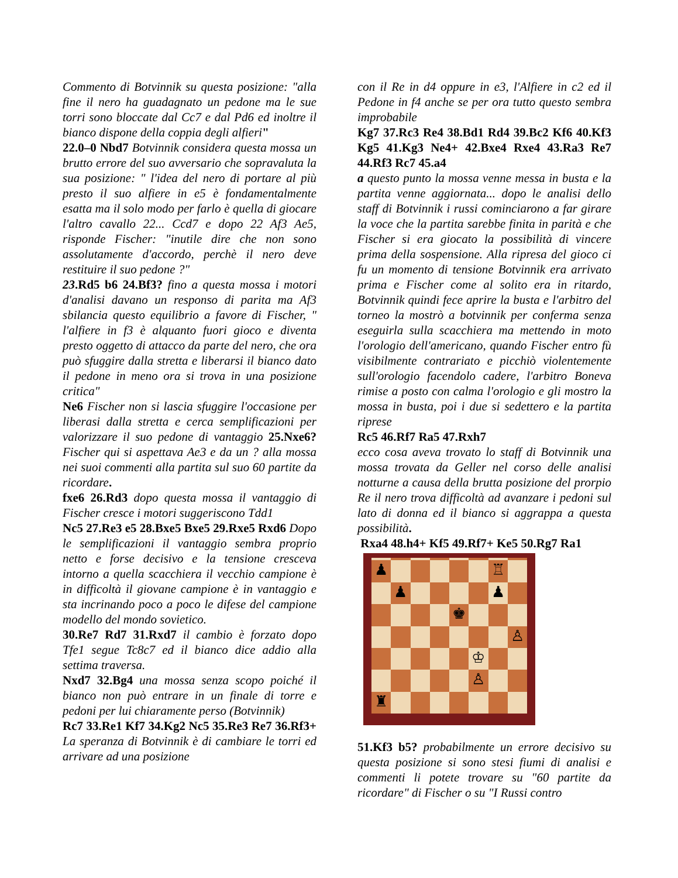Commento di Botvinnik su questa posizione: "alla fine il nero ha guadagnato un pedone ma le sue torri sono bloccate dal Cc7 e dal Pd6 ed inoltre il bianco dispone della coppia degli alfieri"
22.0–0 Nbd7 Botvinnik considera questa mossa un brutto errore del suo avversario che sopravaluta la sua posizione: " l'idea del nero di portare al più presto il suo alfiere in e5 è fondamentalmente esatta ma il solo modo per farlo è quella di giocare l'altro cavallo 22... Ccd7 e dopo 22 Af3 Ae5, risponde Fischer: "inutile dire che non sono assolutamente d'accordo, perchè il nero deve restituire il suo pedone ?"
23.Rd5 b6 24.Bf3? fino a questa mossa i motori d'analisi davano un responso di parita ma Af3 sbilancia questo equilibrio a favore di Fischer, " l'alfiere in f3 è alquanto fuori gioco e diventa presto oggetto di attacco da parte del nero, che ora può sfuggire dalla stretta e liberarsi il bianco dato il pedone in meno ora si trova in una posizione critica"
Ne6 Fischer non si lascia sfuggire l'occasione per liberasi dalla stretta e cerca semplificazioni per valorizzare il suo pedone di vantaggio 25.Nxe6? Fischer qui si aspettava Ae3 e da un ? alla mossa nei suoi commenti alla partita sul suo 60 partite da ricordare.
fxe6 26.Rd3 dopo questa mossa il vantaggio di Fischer cresce i motori suggeriscono Tdd1
Nc5 27.Re3 e5 28.Bxe5 Bxe5 29.Rxe5 Rxd6 Dopo le semplificazioni il vantaggio sembra proprio netto e forse decisivo e la tensione cresceva intorno a quella scacchiera il vecchio campione è in difficoltà il giovane campione è in vantaggio e sta incrinando poco a poco le difese del campione modello del mondo sovietico.
30.Re7 Rd7 31.Rxd7 il cambio è forzato dopo Tfe1 segue Tc8c7 ed il bianco dice addio alla settima traversa.
Nxd7 32.Bg4 una mossa senza scopo poiché il bianco non può entrare in un finale di torre e pedoni per lui chiaramente perso (Botvinnik)
Rc7 33.Re1 Kf7 34.Kg2 Nc5 35.Re3 Re7 36.Rf3+ La speranza di Botvinnik è di cambiare le torri ed arrivare ad una posizione
con il Re in d4 oppure in e3, l'Alfiere in c2 ed il Pedone in f4 anche se per ora tutto questo sembra improbabile
Kg7 37.Rc3 Re4 38.Bd1 Rd4 39.Bc2 Kf6 40.Kf3 Kg5 41.Kg3 Ne4+ 42.Bxe4 Rxe4 43.Ra3 Re7 44.Rf3 Rc7 45.a4
a questo punto la mossa venne messa in busta e la partita venne aggiornata... dopo le analisi dello staff di Botvinnik i russi cominciarono a far girare la voce che la partita sarebbe finita in parità e che Fischer si era giocato la possibilità di vincere prima della sospensione. Alla ripresa del gioco ci fu un momento di tensione Botvinnik era arrivato prima e Fischer come al solito era in ritardo, Botvinnik quindi fece aprire la busta e l'arbitro del torneo la mostrò a botvinnik per conferma senza eseguirla sulla scacchiera ma mettendo in moto l'orologio dell'americano, quando Fischer entro fù visibilmente contrariato e picchiò violentemente sull'orologio facendolo cadere, l'arbitro Boneva rimise a posto con calma l'orologio e gli mostro la mossa in busta, poi i due si sedettero e la partita riprese
Rc5 46.Rf7 Ra5 47.Rxh7
ecco cosa aveva trovato lo staff di Botvinnik una mossa trovata da Geller nel corso delle analisi notturne a causa della brutta posizione del prorpio Re il nero trova difficoltà ad avanzare i pedoni sul lato di donna ed il bianco si aggrappa a questa possibilità.
Rxa4 48.h4+ Kf5 49.Rf7+ Ke5 50.Rg7 Ra1
♟
♖
♟
♟
♚
♙
♔
♙
♜
51.Kf3 b5? probabilmente un errore decisivo su questa posizione si sono stesi fiumi di analisi e commenti li potete trovare su "60 partite da ricordare" di Fischer o su "I Russi contro